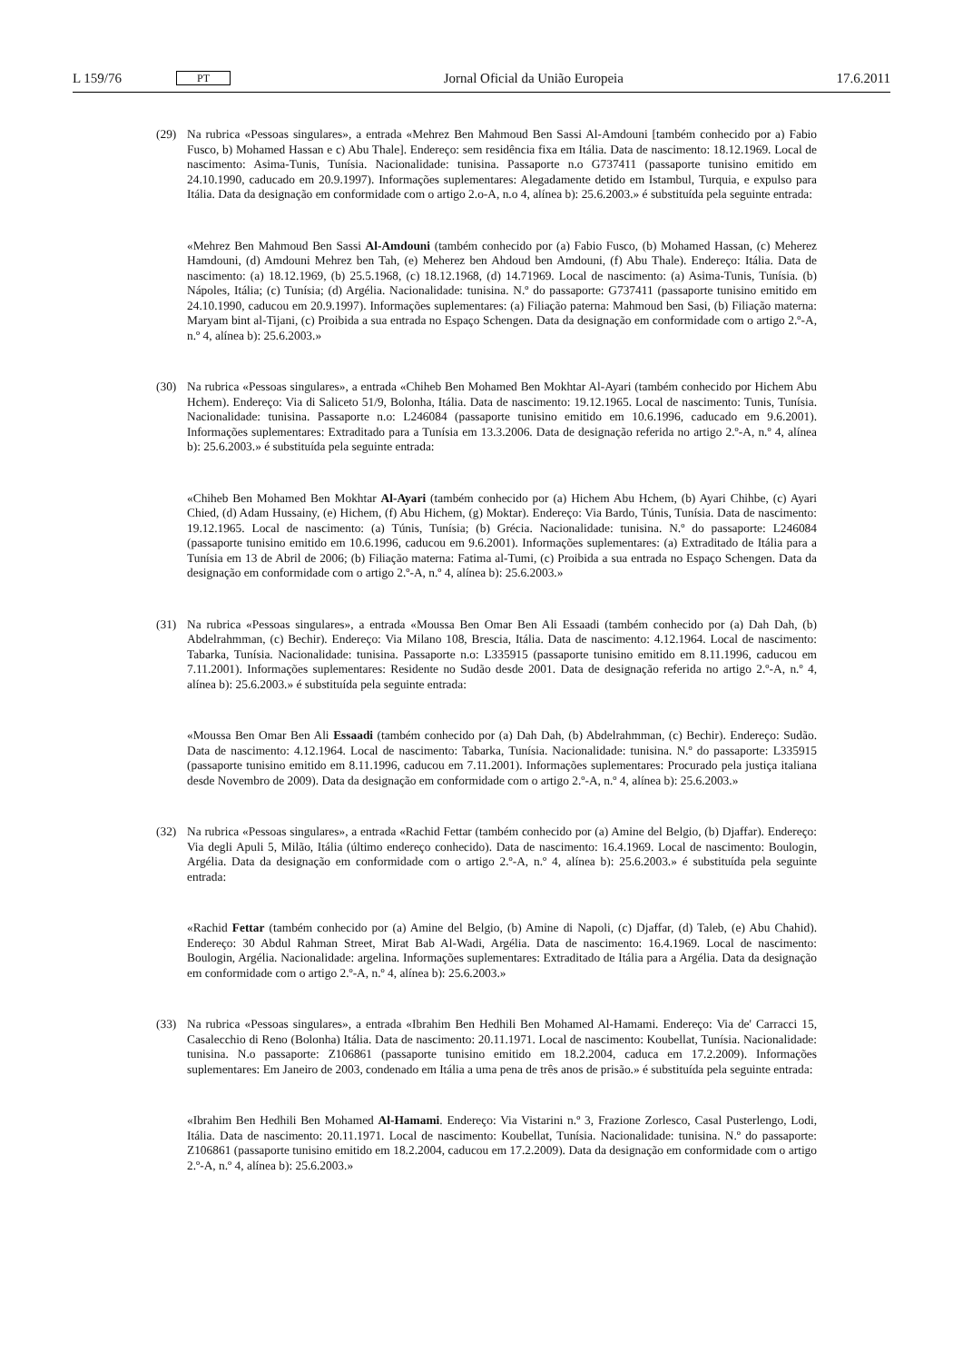L 159/76 PT
Jornal Oficial da União Europeia 17.6.2011
(29) Na rubrica «Pessoas singulares», a entrada «Mehrez Ben Mahmoud Ben Sassi Al-Amdouni [também conhecido por a) Fabio Fusco, b) Mohamed Hassan e c) Abu Thale]. Endereço: sem residência fixa em Itália. Data de nascimento: 18.12.1969. Local de nascimento: Asima-Tunis, Tunísia. Nacionalidade: tunisina. Passaporte n.o G737411 (passaporte tunisino emitido em 24.10.1990, caducado em 20.9.1997). Informações suplementares: Alegadamente detido em Istambul, Turquia, e expulso para Itália. Data da designação em conformidade com o artigo 2.o-A, n.o 4, alínea b): 25.6.2003.» é substituída pela seguinte entrada:
«Mehrez Ben Mahmoud Ben Sassi Al-Amdouni (também conhecido por (a) Fabio Fusco, (b) Mohamed Hassan, (c) Meherez Hamdouni, (d) Amdouni Mehrez ben Tah, (e) Meherez ben Ahdoud ben Amdouni, (f) Abu Thale). Endereço: Itália. Data de nascimento: (a) 18.12.1969, (b) 25.5.1968, (c) 18.12.1968, (d) 14.71969. Local de nascimento: (a) Asima-Tunis, Tunísia. (b) Nápoles, Itália; (c) Tunísia; (d) Argélia. Nacionalidade: tunisina. N.º do passaporte: G737411 (passaporte tunisino emitido em 24.10.1990, caducou em 20.9.1997). Informações suplementares: (a) Filiação paterna: Mahmoud ben Sasi, (b) Filiação materna: Maryam bint al-Tijani, (c) Proibida a sua entrada no Espaço Schengen. Data da designação em conformidade com o artigo 2.º-A, n.º 4, alínea b): 25.6.2003.»
(30) Na rubrica «Pessoas singulares», a entrada «Chiheb Ben Mohamed Ben Mokhtar Al-Ayari (também conhecido por Hichem Abu Hchem). Endereço: Via di Saliceto 51/9, Bolonha, Itália. Data de nascimento: 19.12.1965. Local de nascimento: Tunis, Tunísia. Nacionalidade: tunisina. Passaporte n.o: L246084 (passaporte tunisino emitido em 10.6.1996, caducado em 9.6.2001). Informações suplementares: Extraditado para a Tunísia em 13.3.2006. Data de designação referida no artigo 2.º-A, n.º 4, alínea b): 25.6.2003.» é substituída pela seguinte entrada:
«Chiheb Ben Mohamed Ben Mokhtar Al-Ayari (também conhecido por (a) Hichem Abu Hchem, (b) Ayari Chihbe, (c) Ayari Chied, (d) Adam Hussainy, (e) Hichem, (f) Abu Hichem, (g) Moktar). Endereço: Via Bardo, Túnis, Tunísia. Data de nascimento: 19.12.1965. Local de nascimento: (a) Túnis, Tunísia; (b) Grécia. Nacionalidade: tunisina. N.º do passaporte: L246084 (passaporte tunisino emitido em 10.6.1996, caducou em 9.6.2001). Informações suplementares: (a) Extraditado de Itália para a Tunísia em 13 de Abril de 2006; (b) Filiação materna: Fatima al-Tumi, (c) Proibida a sua entrada no Espaço Schengen. Data da designação em conformidade com o artigo 2.º-A, n.º 4, alínea b): 25.6.2003.»
(31) Na rubrica «Pessoas singulares», a entrada «Moussa Ben Omar Ben Ali Essaadi (também conhecido por (a) Dah Dah, (b) Abdelrahmman, (c) Bechir). Endereço: Via Milano 108, Brescia, Itália. Data de nascimento: 4.12.1964. Local de nascimento: Tabarka, Tunísia. Nacionalidade: tunisina. Passaporte n.o: L335915 (passaporte tunisino emitido em 8.11.1996, caducou em 7.11.2001). Informações suplementares: Residente no Sudão desde 2001. Data de designação referida no artigo 2.º-A, n.º 4, alínea b): 25.6.2003.» é substituída pela seguinte entrada:
«Moussa Ben Omar Ben Ali Essaadi (também conhecido por (a) Dah Dah, (b) Abdelrahmman, (c) Bechir). Endereço: Sudão. Data de nascimento: 4.12.1964. Local de nascimento: Tabarka, Tunísia. Nacionalidade: tunisina. N.º do passaporte: L335915 (passaporte tunisino emitido em 8.11.1996, caducou em 7.11.2001). Informações suplementares: Procurado pela justiça italiana desde Novembro de 2009). Data da designação em conformidade com o artigo 2.º-A, n.º 4, alínea b): 25.6.2003.»
(32) Na rubrica «Pessoas singulares», a entrada «Rachid Fettar (também conhecido por (a) Amine del Belgio, (b) Djaffar). Endereço: Via degli Apuli 5, Milão, Itália (último endereço conhecido). Data de nascimento: 16.4.1969. Local de nascimento: Boulogin, Argélia. Data da designação em conformidade com o artigo 2.º-A, n.º 4, alínea b): 25.6.2003.» é substituída pela seguinte entrada:
«Rachid Fettar (também conhecido por (a) Amine del Belgio, (b) Amine di Napoli, (c) Djaffar, (d) Taleb, (e) Abu Chahid). Endereço: 30 Abdul Rahman Street, Mirat Bab Al-Wadi, Argélia. Data de nascimento: 16.4.1969. Local de nascimento: Boulogin, Argélia. Nacionalidade: argelina. Informações suplementares: Extraditado de Itália para a Argélia. Data da designação em conformidade com o artigo 2.º-A, n.º 4, alínea b): 25.6.2003.»
(33) Na rubrica «Pessoas singulares», a entrada «Ibrahim Ben Hedhili Ben Mohamed Al-Hamami. Endereço: Via de' Carracci 15, Casalecchio di Reno (Bolonha) Itália. Data de nascimento: 20.11.1971. Local de nascimento: Koubellat, Tunísia. Nacionalidade: tunisina. N.o passaporte: Z106861 (passaporte tunisino emitido em 18.2.2004, caduca em 17.2.2009). Informações suplementares: Em Janeiro de 2003, condenado em Itália a uma pena de três anos de prisão.» é substituída pela seguinte entrada:
«Ibrahim Ben Hedhili Ben Mohamed Al-Hamami. Endereço: Via Vistarini n.º 3, Frazione Zorlesco, Casal Pusterlengo, Lodi, Itália. Data de nascimento: 20.11.1971. Local de nascimento: Koubellat, Tunísia. Nacionalidade: tunisina. N.º do passaporte: Z106861 (passaporte tunisino emitido em 18.2.2004, caducou em 17.2.2009). Data da designação em conformidade com o artigo 2.º-A, n.º 4, alínea b): 25.6.2003.»